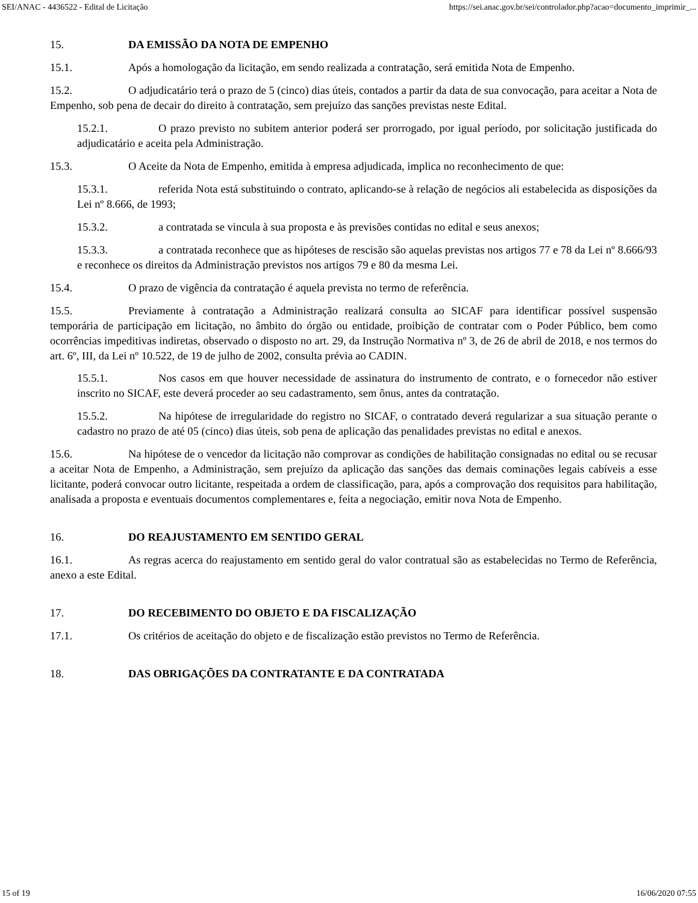SEI/ANAC - 4436522 - Edital de Licitação https://sei.anac.gov.br/sei/controlador.php?acao=documento_imprimir_...
15. DA EMISSÃO DA NOTA DE EMPENHO
15.1. Após a homologação da licitação, em sendo realizada a contratação, será emitida Nota de Empenho.
15.2. O adjudicatário terá o prazo de 5 (cinco) dias úteis, contados a partir da data de sua convocação, para aceitar a Nota de Empenho, sob pena de decair do direito à contratação, sem prejuízo das sanções previstas neste Edital.
15.2.1. O prazo previsto no subitem anterior poderá ser prorrogado, por igual período, por solicitação justificada do adjudicatário e aceita pela Administração.
15.3. O Aceite da Nota de Empenho, emitida à empresa adjudicada, implica no reconhecimento de que:
15.3.1. referida Nota está substituindo o contrato, aplicando-se à relação de negócios ali estabelecida as disposições da Lei nº 8.666, de 1993;
15.3.2. a contratada se vincula à sua proposta e às previsões contidas no edital e seus anexos;
15.3.3. a contratada reconhece que as hipóteses de rescisão são aquelas previstas nos artigos 77 e 78 da Lei nº 8.666/93 e reconhece os direitos da Administração previstos nos artigos 79 e 80 da mesma Lei.
15.4. O prazo de vigência da contratação é aquela prevista no termo de referência.
15.5. Previamente à contratação a Administração realizará consulta ao SICAF para identificar possível suspensão temporária de participação em licitação, no âmbito do órgão ou entidade, proibição de contratar com o Poder Público, bem como ocorrências impeditivas indiretas, observado o disposto no art. 29, da Instrução Normativa nº 3, de 26 de abril de 2018, e nos termos do art. 6º, III, da Lei nº 10.522, de 19 de julho de 2002, consulta prévia ao CADIN.
15.5.1. Nos casos em que houver necessidade de assinatura do instrumento de contrato, e o fornecedor não estiver inscrito no SICAF, este deverá proceder ao seu cadastramento, sem ônus, antes da contratação.
15.5.2. Na hipótese de irregularidade do registro no SICAF, o contratado deverá regularizar a sua situação perante o cadastro no prazo de até 05 (cinco) dias úteis, sob pena de aplicação das penalidades previstas no edital e anexos.
15.6. Na hipótese de o vencedor da licitação não comprovar as condições de habilitação consignadas no edital ou se recusar a aceitar Nota de Empenho, a Administração, sem prejuízo da aplicação das sanções das demais cominações legais cabíveis a esse licitante, poderá convocar outro licitante, respeitada a ordem de classificação, para, após a comprovação dos requisitos para habilitação, analisada a proposta e eventuais documentos complementares e, feita a negociação, emitir nova Nota de Empenho.
16. DO REAJUSTAMENTO EM SENTIDO GERAL
16.1. As regras acerca do reajustamento em sentido geral do valor contratual são as estabelecidas no Termo de Referência, anexo a este Edital.
17. DO RECEBIMENTO DO OBJETO E DA FISCALIZAÇÃO
17.1. Os critérios de aceitação do objeto e de fiscalização estão previstos no Termo de Referência.
18. DAS OBRIGAÇÕES DA CONTRATANTE E DA CONTRATADA
15 of 19 16/06/2020 07:55